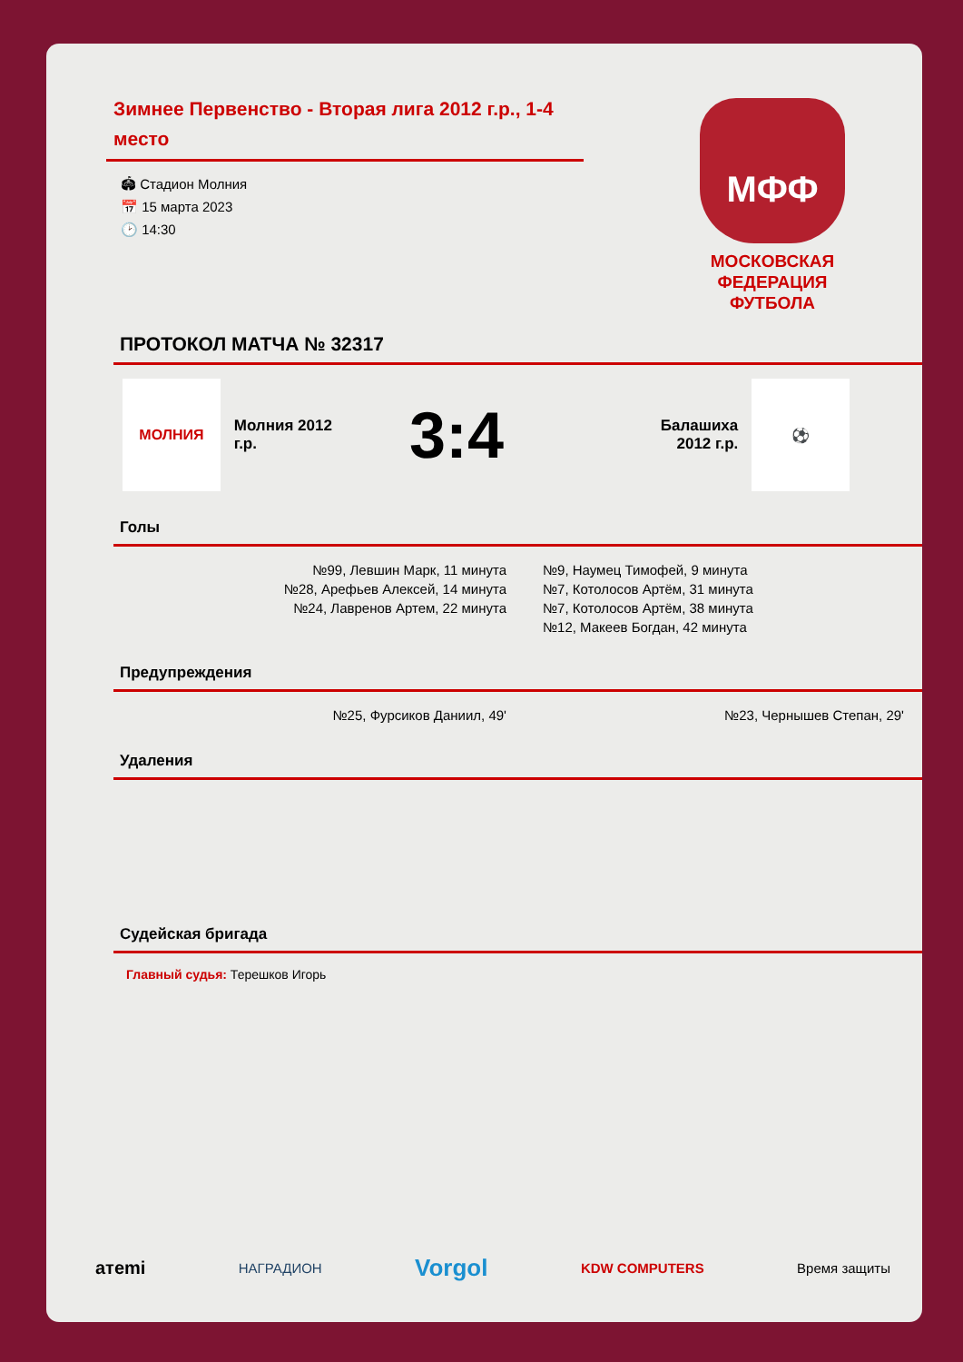Зимнее Первенство - Вторая лига 2012 г.р., 1-4 место
🏟 Стадион Молния
📅 15 марта 2023
🕑 14:30
МФФ
МОСКОВСКАЯ
ФЕДЕРАЦИЯ
ФУТБОЛА
ПРОТОКОЛ МАТЧА № 32317
МОЛНИЯ
Молния 2012 г.р.
3:4
Балашиха 2012 г.р.
⚽
Голы
№99, Левшин Марк, 11 минута
№28, Арефьев Алексей, 14 минута
№24, Лавренов Артем, 22 минута
№9, Наумец Тимофей, 9 минута
№7, Котолосов Артём, 31 минута
№7, Котолосов Артём, 38 минута
№12, Макеев Богдан, 42 минута
Предупреждения
№25, Фурсиков Даниил, 49' №23, Чернышев Степан, 29'
Удаления
Судейская бригада
Главный судья: Терешков Игорь
aтemi НАГРАДИОН Vorgol KDW COMPUTERS Время защиты